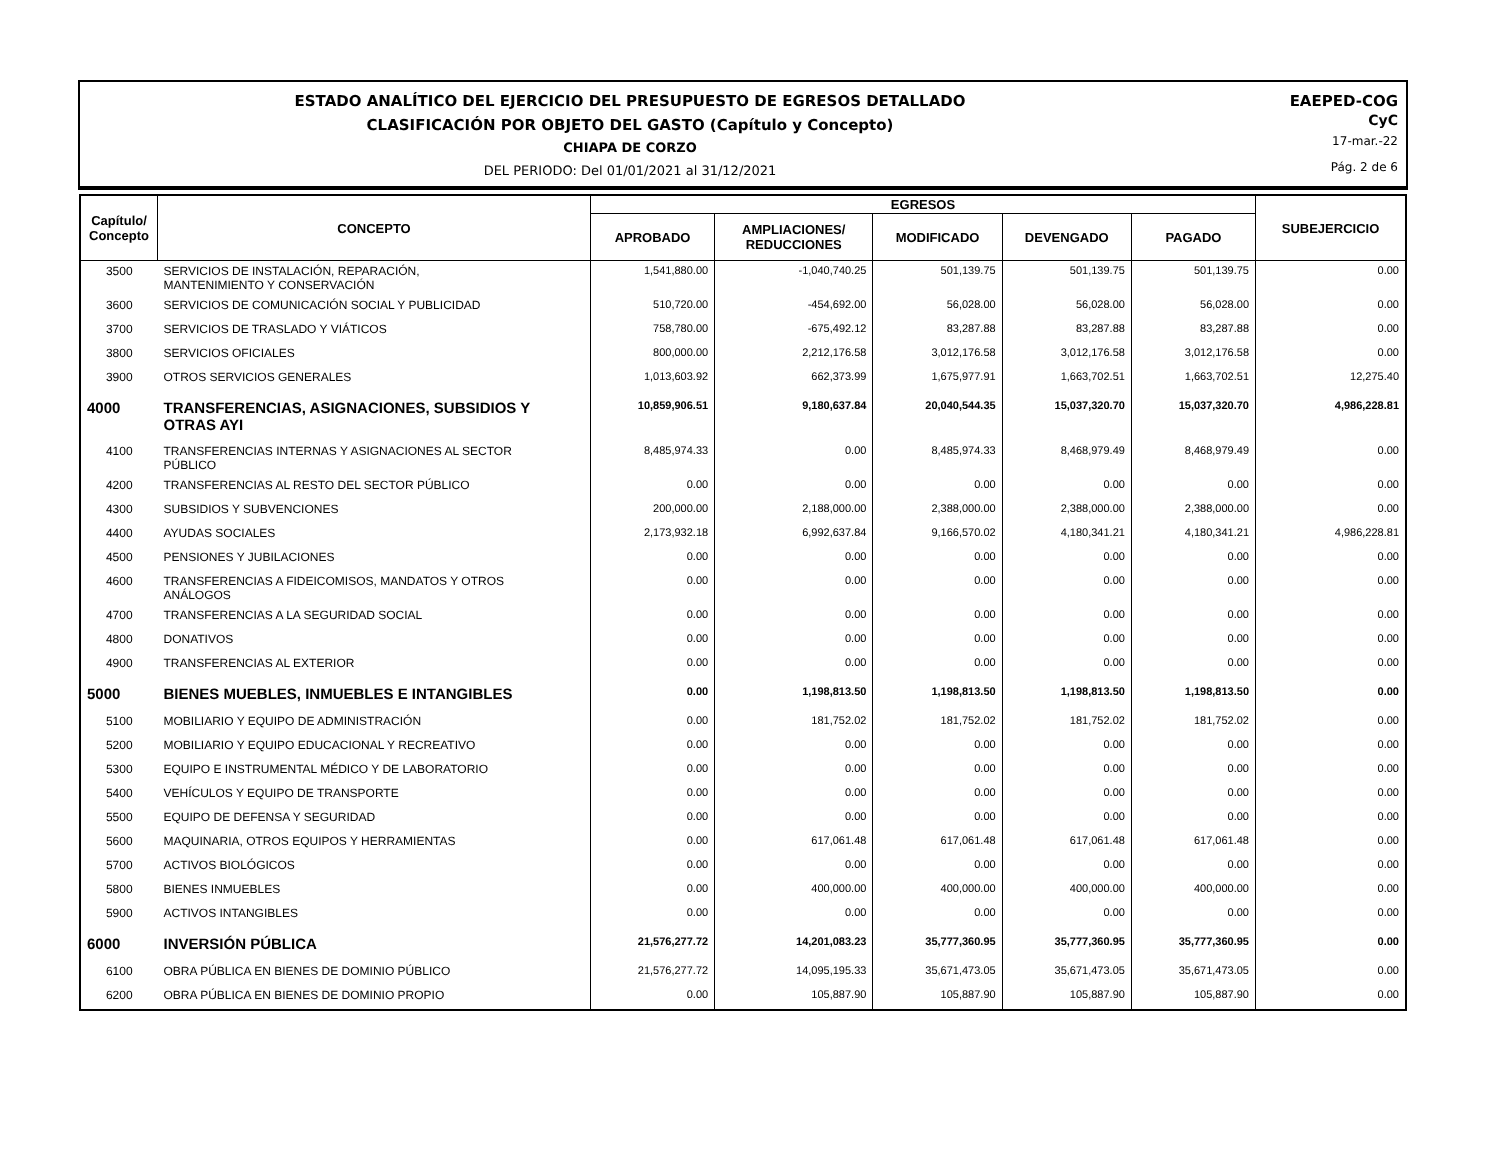ESTADO ANALÍTICO DEL EJERCICIO DEL PRESUPUESTO DE EGRESOS DETALLADO
CLASIFICACIÓN POR OBJETO DEL GASTO (Capítulo y Concepto)
CHIAPA DE CORZO
DEL PERIODO: Del 01/01/2021 al 31/12/2021
EAEPED-COG
CyC
17-mar.-22
Pág. 2 de 6
| Capítulo/ Concepto | CONCEPTO | EGRESOS | | | | | SUBEJERCICIO |
| --- | --- | --- | --- | --- | --- | --- | --- |
| | | APROBADO | AMPLIACIONES/ REDUCCIONES | MODIFICADO | DEVENGADO | PAGADO | |
| 3500 | SERVICIOS DE INSTALACIÓN, REPARACIÓN, MANTENIMIENTO Y CONSERVACIÓN | 1,541,880.00 | -1,040,740.25 | 501,139.75 | 501,139.75 | 501,139.75 | 0.00 |
| 3600 | SERVICIOS DE COMUNICACIÓN SOCIAL Y PUBLICIDAD | 510,720.00 | -454,692.00 | 56,028.00 | 56,028.00 | 56,028.00 | 0.00 |
| 3700 | SERVICIOS DE TRASLADO Y VIÁTICOS | 758,780.00 | -675,492.12 | 83,287.88 | 83,287.88 | 83,287.88 | 0.00 |
| 3800 | SERVICIOS OFICIALES | 800,000.00 | 2,212,176.58 | 3,012,176.58 | 3,012,176.58 | 3,012,176.58 | 0.00 |
| 3900 | OTROS SERVICIOS GENERALES | 1,013,603.92 | 662,373.99 | 1,675,977.91 | 1,663,702.51 | 1,663,702.51 | 12,275.40 |
| 4000 | TRANSFERENCIAS, ASIGNACIONES, SUBSIDIOS Y OTRAS AYI | 10,859,906.51 | 9,180,637.84 | 20,040,544.35 | 15,037,320.70 | 15,037,320.70 | 4,986,228.81 |
| 4100 | TRANSFERENCIAS INTERNAS Y ASIGNACIONES AL SECTOR PÚBLICO | 8,485,974.33 | 0.00 | 8,485,974.33 | 8,468,979.49 | 8,468,979.49 | 0.00 |
| 4200 | TRANSFERENCIAS AL RESTO DEL SECTOR PÚBLICO | 0.00 | 0.00 | 0.00 | 0.00 | 0.00 | 0.00 |
| 4300 | SUBSIDIOS Y SUBVENCIONES | 200,000.00 | 2,188,000.00 | 2,388,000.00 | 2,388,000.00 | 2,388,000.00 | 0.00 |
| 4400 | AYUDAS SOCIALES | 2,173,932.18 | 6,992,637.84 | 9,166,570.02 | 4,180,341.21 | 4,180,341.21 | 4,986,228.81 |
| 4500 | PENSIONES Y JUBILACIONES | 0.00 | 0.00 | 0.00 | 0.00 | 0.00 | 0.00 |
| 4600 | TRANSFERENCIAS A FIDEICOMISOS, MANDATOS Y OTROS ANÁLOGOS | 0.00 | 0.00 | 0.00 | 0.00 | 0.00 | 0.00 |
| 4700 | TRANSFERENCIAS A LA SEGURIDAD SOCIAL | 0.00 | 0.00 | 0.00 | 0.00 | 0.00 | 0.00 |
| 4800 | DONATIVOS | 0.00 | 0.00 | 0.00 | 0.00 | 0.00 | 0.00 |
| 4900 | TRANSFERENCIAS AL EXTERIOR | 0.00 | 0.00 | 0.00 | 0.00 | 0.00 | 0.00 |
| 5000 | BIENES MUEBLES, INMUEBLES E INTANGIBLES | 0.00 | 1,198,813.50 | 1,198,813.50 | 1,198,813.50 | 1,198,813.50 | 0.00 |
| 5100 | MOBILIARIO Y EQUIPO DE ADMINISTRACIÓN | 0.00 | 181,752.02 | 181,752.02 | 181,752.02 | 181,752.02 | 0.00 |
| 5200 | MOBILIARIO Y EQUIPO EDUCACIONAL Y RECREATIVO | 0.00 | 0.00 | 0.00 | 0.00 | 0.00 | 0.00 |
| 5300 | EQUIPO E INSTRUMENTAL MÉDICO Y DE LABORATORIO | 0.00 | 0.00 | 0.00 | 0.00 | 0.00 | 0.00 |
| 5400 | VEHÍCULOS Y EQUIPO DE TRANSPORTE | 0.00 | 0.00 | 0.00 | 0.00 | 0.00 | 0.00 |
| 5500 | EQUIPO DE DEFENSA Y SEGURIDAD | 0.00 | 0.00 | 0.00 | 0.00 | 0.00 | 0.00 |
| 5600 | MAQUINARIA, OTROS EQUIPOS Y HERRAMIENTAS | 0.00 | 617,061.48 | 617,061.48 | 617,061.48 | 617,061.48 | 0.00 |
| 5700 | ACTIVOS BIOLÓGICOS | 0.00 | 0.00 | 0.00 | 0.00 | 0.00 | 0.00 |
| 5800 | BIENES INMUEBLES | 0.00 | 400,000.00 | 400,000.00 | 400,000.00 | 400,000.00 | 0.00 |
| 5900 | ACTIVOS INTANGIBLES | 0.00 | 0.00 | 0.00 | 0.00 | 0.00 | 0.00 |
| 6000 | INVERSIÓN PÚBLICA | 21,576,277.72 | 14,201,083.23 | 35,777,360.95 | 35,777,360.95 | 35,777,360.95 | 0.00 |
| 6100 | OBRA PÚBLICA EN BIENES DE DOMINIO PÚBLICO | 21,576,277.72 | 14,095,195.33 | 35,671,473.05 | 35,671,473.05 | 35,671,473.05 | 0.00 |
| 6200 | OBRA PÚBLICA EN BIENES DE DOMINIO PROPIO | 0.00 | 105,887.90 | 105,887.90 | 105,887.90 | 105,887.90 | 0.00 |